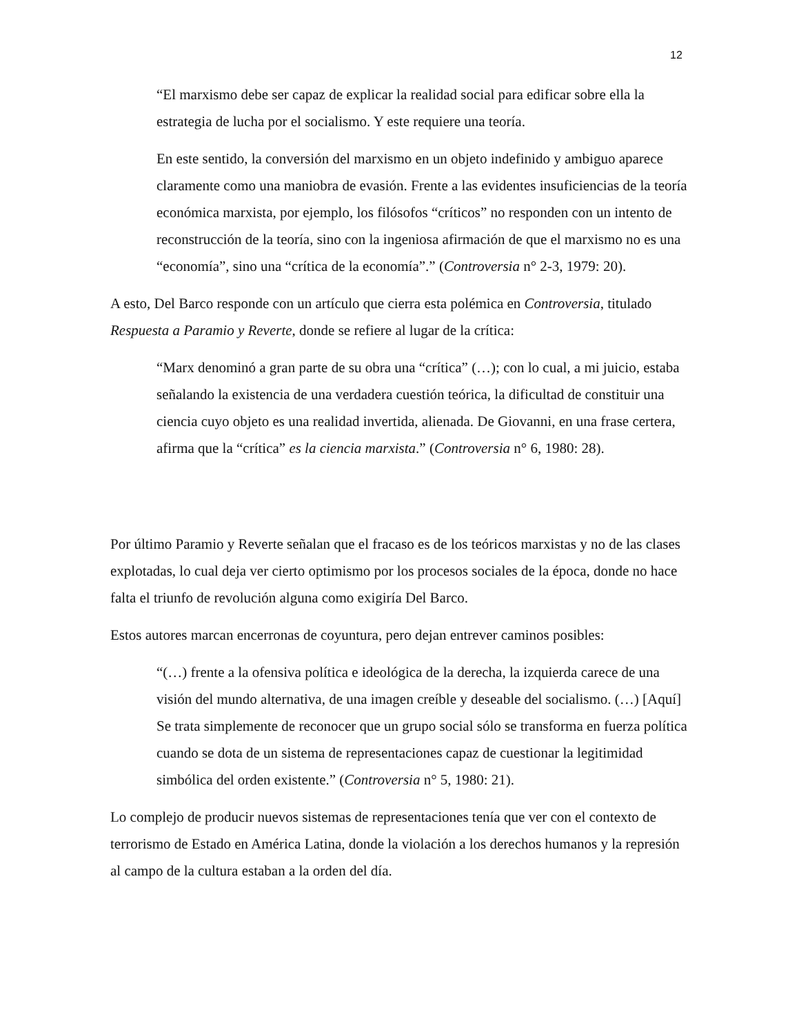12
“El marxismo debe ser capaz de explicar la realidad social para edificar sobre ella la estrategia de lucha por el socialismo. Y este requiere una teoría.
En este sentido, la conversión del marxismo en un objeto indefinido y ambiguo aparece claramente como una maniobra de evasión. Frente a las evidentes insuficiencias de la teoría económica marxista, por ejemplo, los filósofos “críticos” no responden con un intento de reconstrucción de la teoría, sino con la ingeniosa afirmación de que el marxismo no es una “economía”, sino una “crítica de la economía”.” (Controversia n° 2-3, 1979: 20).
A esto, Del Barco responde con un artículo que cierra esta polémica en Controversia, titulado Respuesta a Paramio y Reverte, donde se refiere al lugar de la crítica:
“Marx denominó a gran parte de su obra una “crítica” (…); con lo cual, a mi juicio, estaba señalando la existencia de una verdadera cuestión teórica, la dificultad de constituir una ciencia cuyo objeto es una realidad invertida, alienada. De Giovanni, en una frase certera, afirma que la “crítica” es la ciencia marxista.” (Controversia n° 6, 1980: 28).
Por último Paramio y Reverte señalan que el fracaso es de los teóricos marxistas y no de las clases explotadas, lo cual deja ver cierto optimismo por los procesos sociales de la época, donde no hace falta el triunfo de revolución alguna como exigiría Del Barco.
Estos autores marcan encerronas de coyuntura, pero dejan entrever caminos posibles:
“(…) frente a la ofensiva política e ideológica de la derecha, la izquierda carece de una visión del mundo alternativa, de una imagen creíble y deseable del socialismo. (…) [Aquí] Se trata simplemente de reconocer que un grupo social sólo se transforma en fuerza política cuando se dota de un sistema de representaciones capaz de cuestionar la legitimidad simbólica del orden existente.” (Controversia n° 5, 1980: 21).
Lo complejo de producir nuevos sistemas de representaciones tenía que ver con el contexto de terrorismo de Estado en América Latina, donde la violación a los derechos humanos y la represión al campo de la cultura estaban a la orden del día.